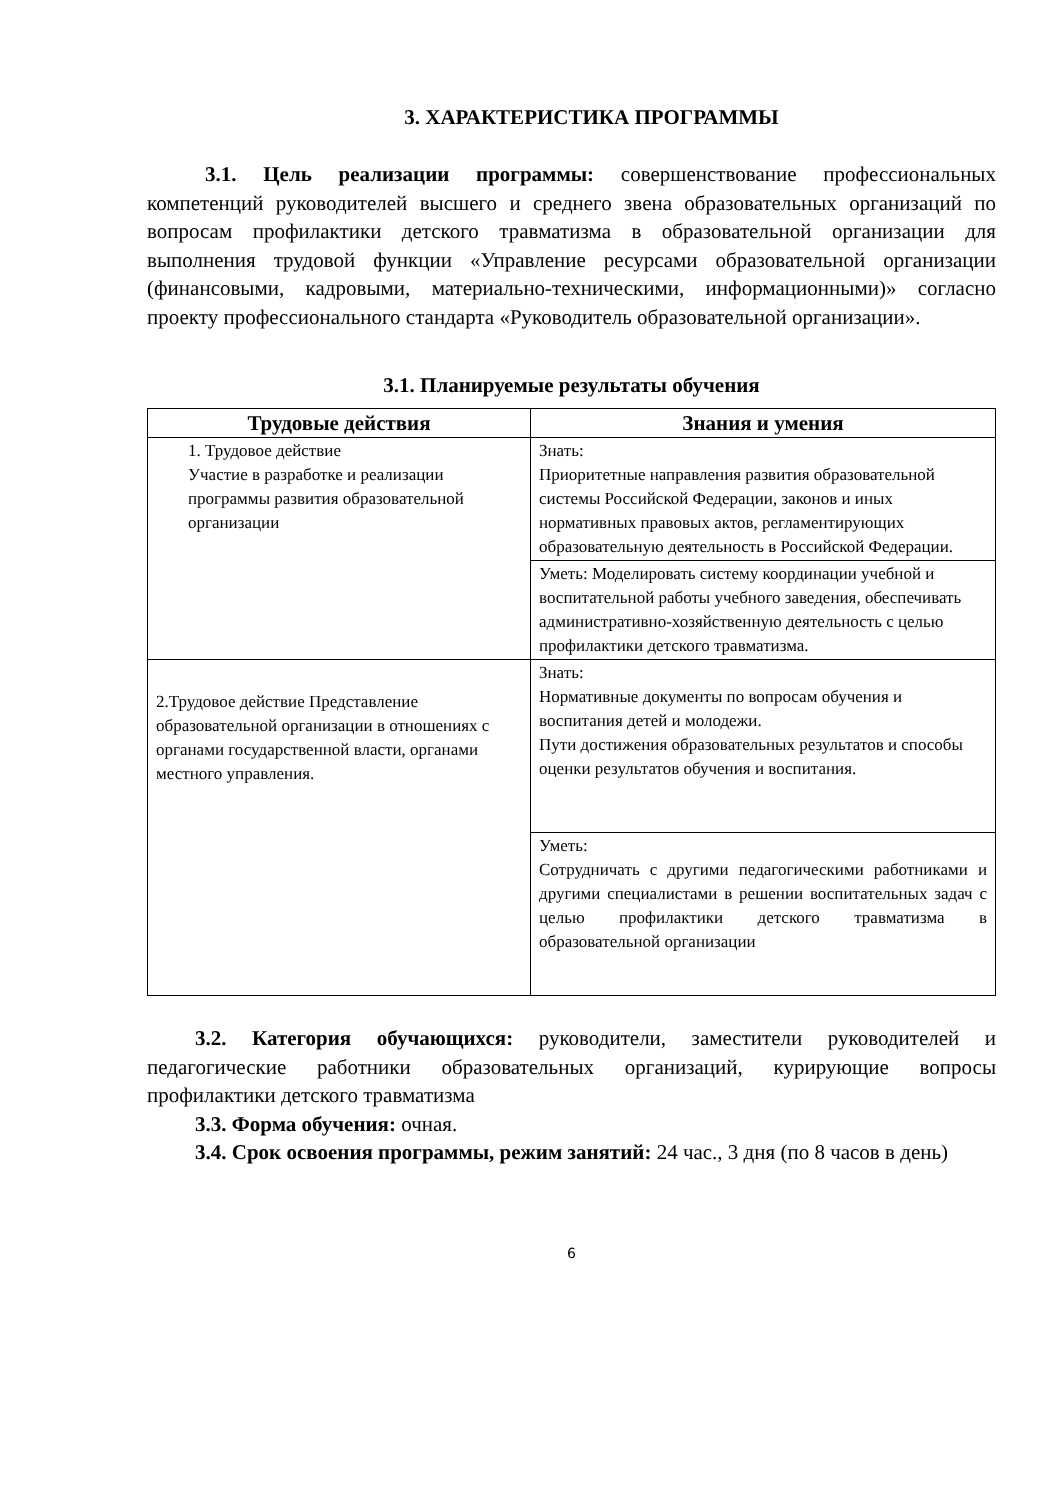3. ХАРАКТЕРИСТИКА ПРОГРАММЫ
3.1. Цель реализации программы: совершенствование профессиональных компетенций руководителей высшего и среднего звена образовательных организаций по вопросам профилактики детского травматизма в образовательной организации для выполнения трудовой функции «Управление ресурсами образовательной организации (финансовыми, кадровыми, материально-техническими, информационными)» согласно проекту профессионального стандарта «Руководитель образовательной организации».
3.1. Планируемые результаты обучения
| Трудовые действия | Знания и умения |
| --- | --- |
| 1. Трудовое действие Участие в разработке и реализации программы развития образовательной организации | Знать: Приоритетные направления развития образовательной системы Российской Федерации, законов и иных нормативных правовых актов, регламентирующих образовательную деятельность в Российской Федерации. |
| | Уметь: Моделировать систему координации учебной и воспитательной работы учебного заведения, обеспечивать административно-хозяйственную деятельность с целью профилактики детского травматизма. |
| 2.Трудовое действие Представление образовательной организации в отношениях с органами государственной власти, органами местного управления. | Знать: Нормативные документы по вопросам обучения и воспитания детей и молодежи. Пути достижения образовательных результатов и способы оценки результатов обучения и воспитания. |
| | Уметь: Сотрудничать с другими педагогическими работниками и другими специалистами в решении воспитательных задач с целью профилактики детского травматизма в образовательной организации |
3.2. Категория обучающихся: руководители, заместители руководителей и педагогические работники образовательных организаций, курирующие вопросы профилактики детского травматизма
3.3. Форма обучения: очная.
3.4. Срок освоения программы, режим занятий: 24 час., 3 дня (по 8 часов в день)
6